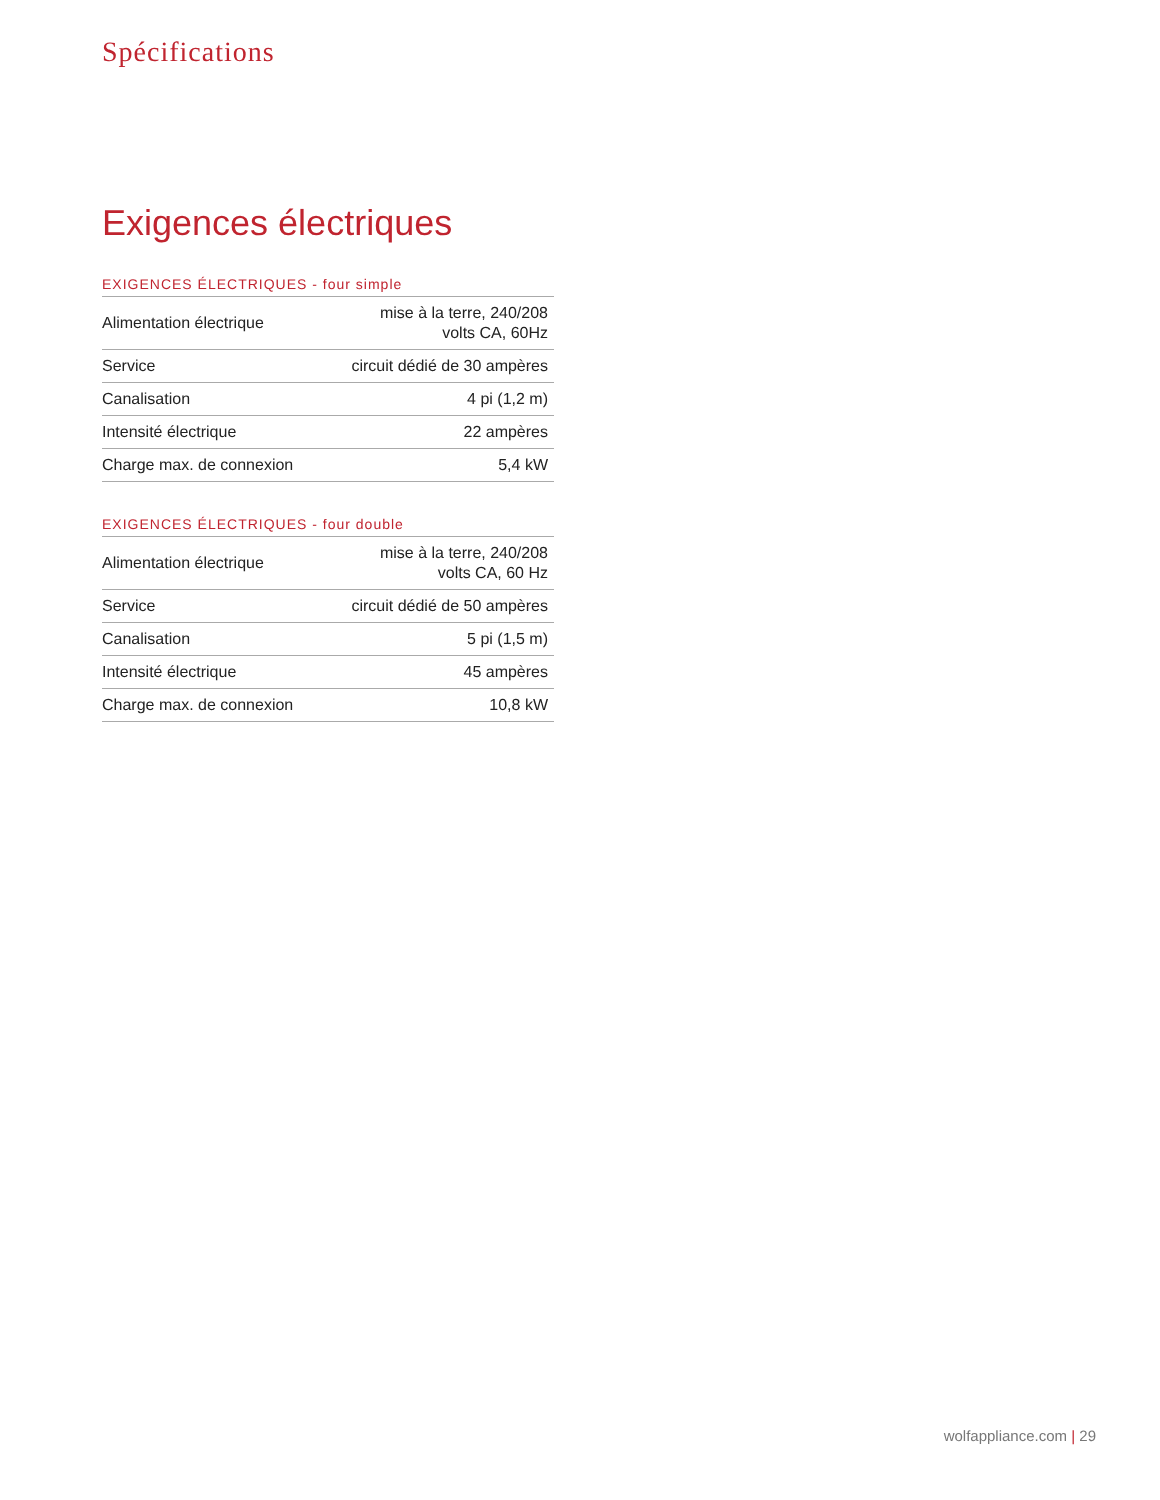Spécifications
Exigences électriques
EXIGENCES ÉLECTRIQUES - four simple
| Alimentation électrique | mise à la terre, 240/208 volts CA, 60Hz |
| Service | circuit dédié de 30 ampères |
| Canalisation | 4 pi (1,2 m) |
| Intensité électrique | 22 ampères |
| Charge max. de connexion | 5,4 kW |
EXIGENCES ÉLECTRIQUES - four double
| Alimentation électrique | mise à la terre, 240/208 volts CA, 60 Hz |
| Service | circuit dédié de 50 ampères |
| Canalisation | 5 pi (1,5 m) |
| Intensité électrique | 45 ampères |
| Charge max. de connexion | 10,8 kW |
wolfappliance.com | 29